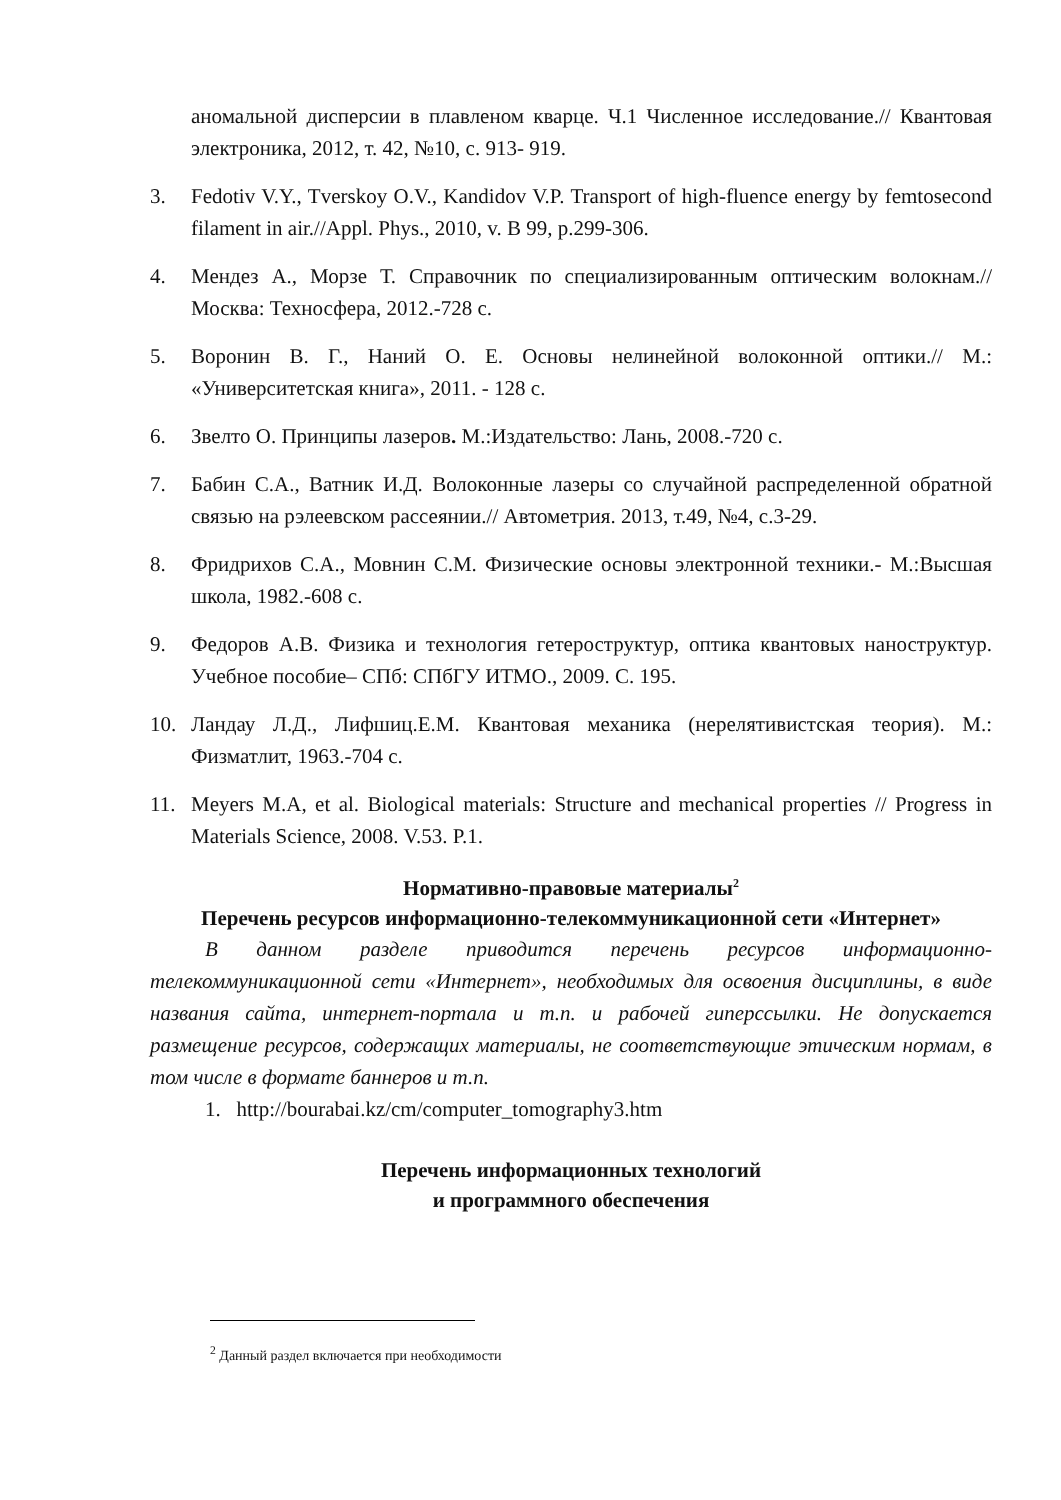аномальной дисперсии в плавленом кварце. Ч.1 Численное исследование.// Квантовая электроника, 2012, т. 42, №10, с. 913- 919.
3. Fedotiv V.Y., Tverskoy O.V., Kandidov V.P. Transport of high-fluence energy by femtosecond filament in air.//Appl. Phys., 2010, v. B 99, p.299-306.
4. Мендез А., Морзе Т. Справочник по специализированным оптическим волокнам.// Москва: Техносфера, 2012.-728 с.
5. Воронин В. Г., Наний О. Е. Основы нелинейной волоконной оптики.// М.: «Университетская книга», 2011. - 128 с.
6. Звелто О. Принципы лазеров. М.:Издательство: Лань, 2008.-720 с.
7. Бабин С.А., Ватник И.Д. Волоконные лазеры со случайной распределенной обратной связью на рэлеевском рассеянии.// Автометрия. 2013, т.49, №4, с.3-29.
8. Фридрихов С.А., Мовнин С.М. Физические основы электронной техники.- М.:Высшая школа, 1982.-608 с.
9. Федоров А.В. Физика и технология гетероструктур, оптика квантовых наноструктур. Учебное пособие– СПб: СПбГУ ИТМО., 2009. С. 195.
10. Ландау Л.Д., Лифшиц.Е.М. Квантовая механика (нерелятивистская теория). М.: Физматлит, 1963.-704 с.
11. Meyers M.A, et al. Biological materials: Structure and mechanical properties // Progress in Materials Science, 2008. V.53. P.1.
Нормативно-правовые материалы<sup>2</sup>
Перечень ресурсов информационно-телекоммуникационной сети «Интернет»
В данном разделе приводится перечень ресурсов информационно-телекоммуникационной сети «Интернет», необходимых для освоения дисциплины, в виде названия сайта, интернет-портала и т.п. и рабочей гиперссылки. Не допускается размещение ресурсов, содержащих материалы, не соответствующие этическим нормам, в том числе в формате баннеров и т.п.
1. http://bourabai.kz/cm/computer_tomography3.htm
Перечень информационных технологий
и программного обеспечения
<sup>2</sup> Данный раздел включается при необходимости